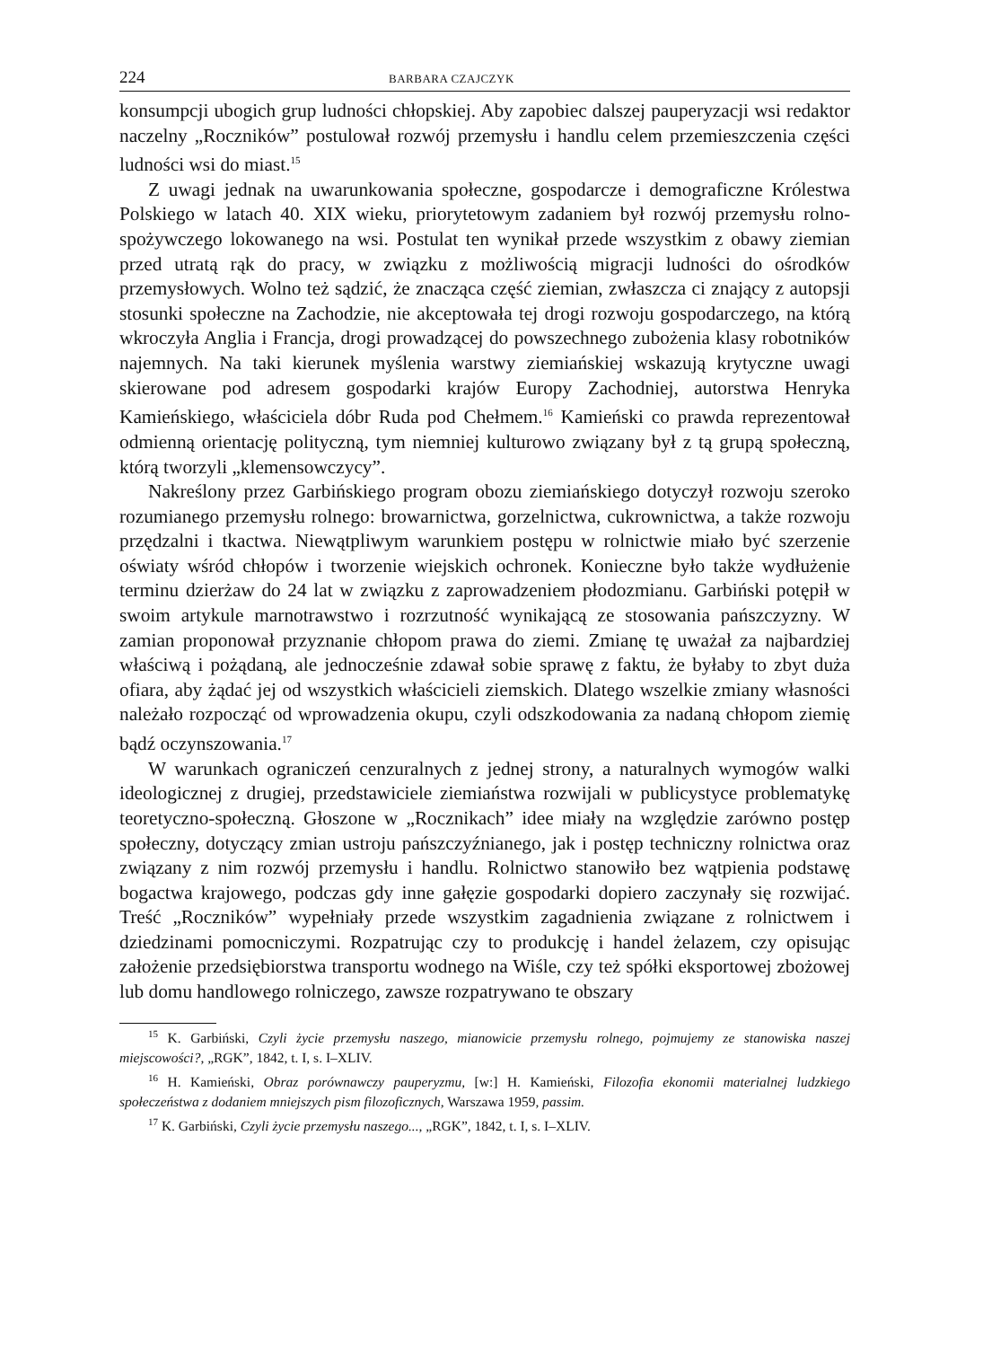224 BARBARA CZAJCZYK
konsumpcji ubogich grup ludności chłopskiej. Aby zapobiec dalszej pauperyzacji wsi redaktor naczelny „Roczników” postulował rozwój przemysłu i handlu celem przemieszczenia części ludności wsi do miast.<sup>15</sup>
Z uwagi jednak na uwarunkowania społeczne, gospodarcze i demograficzne Królestwa Polskiego w latach 40. XIX wieku, priorytetowym zadaniem był rozwój przemysłu rolno-spożywczego lokowanego na wsi. Postulat ten wynikał przede wszystkim z obawy ziemian przed utratą rąk do pracy, w związku z możliwością migracji ludności do ośrodków przemysłowych. Wolno też sądzić, że znacząca część ziemian, zwłaszcza ci znający z autopsji stosunki społeczne na Zachodzie, nie akceptowała tej drogi rozwoju gospodarczego, na którą wkroczyła Anglia i Francja, drogi prowadzącej do powszechnego zubożenia klasy robotników najemnych. Na taki kierunek myślenia warstwy ziemiańskiej wskazują krytyczne uwagi skierowane pod adresem gospodarki krajów Europy Zachodniej, autorstwa Henryka Kamieńskiego, właściciela dóbr Ruda pod Chełmem.<sup>16</sup> Kamieński co prawda reprezentował odmienną orientację polityczną, tym niemniej kulturowo związany był z tą grupą społeczną, którą tworzyli „klemensowczycy”.
Nakreślony przez Garbińskiego program obozu ziemiańskiego dotyczył rozwoju szeroko rozumianego przemysłu rolnego: browarnictwa, gorzelnictwa, cukrownictwa, a także rozwoju przędzalni i tkactwa. Niewątpliwym warunkiem postępu w rolnictwie miało być szerzenie oświaty wśród chłopów i tworzenie wiejskich ochronek. Konieczne było także wydłużenie terminu dzierżaw do 24 lat w związku z zaprowadzeniem płodozmianu. Garbiński potępił w swoim artykule marnotrawstwo i rozrzutność wynikającą ze stosowania pańszczyzny. W zamian proponował przyznanie chłopom prawa do ziemi. Zmianę tę uważał za najbardziej właściwą i pożądaną, ale jednocześnie zdawał sobie sprawę z faktu, że byłaby to zbyt duża ofiara, aby żądać jej od wszystkich właścicieli ziemskich. Dlatego wszelkie zmiany własności należało rozpocząć od wprowadzenia okupu, czyli odszkodowania za nadaną chłopom ziemię bądź oczynszowania.<sup>17</sup>
W warunkach ograniczeń cenzuralnych z jednej strony, a naturalnych wymogów walki ideologicznej z drugiej, przedstawiciele ziemiaństwa rozwijali w publicystyce problematykę teoretyczno-społeczną. Głoszone w „Rocznikach” idee miały na względzie zarówno postęp społeczny, dotyczący zmian ustroju pańszczyźnianego, jak i postęp techniczny rolnictwa oraz związany z nim rozwój przemysłu i handlu. Rolnictwo stanowiło bez wątpienia podstawę bogactwa krajowego, podczas gdy inne gałęzie gospodarki dopiero zaczynały się rozwijać. Treść „Roczników” wypełniały przede wszystkim zagadnienia związane z rolnictwem i dziedzinami pomocniczymi. Rozpatrując czy to produkcję i handel żelazem, czy opisując założenie przedsiębiorstwa transportu wodnego na Wiśle, czy też spółki eksportowej zbożowej lub domu handlowego rolniczego, zawsze rozpatrywano te obszary
<sup>15</sup> K. Garbiński, Czyli życie przemysłu naszego, mianowicie przemysłu rolnego, pojmujemy ze stanowiska naszej miejscowości?, „RGK”, 1842, t. I, s. I–XLIV.
<sup>16</sup> H. Kamieński, Obraz porównawczy pauperyzmu, [w:] H. Kamieński, Filozofia ekonomii materialnej ludzkiego społeczeństwa z dodaniem mniejszych pism filozoficznych, Warszawa 1959, passim.
<sup>17</sup> K. Garbiński, Czyli życie przemysłu naszego..., „RGK”, 1842, t. I, s. I–XLIV.